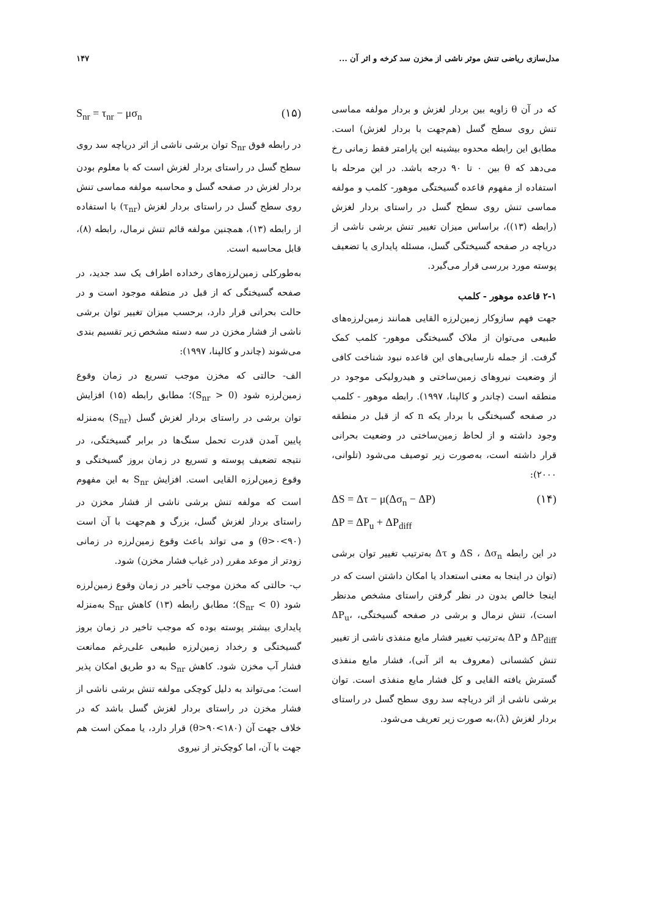مدل‌سازی ریاضی تنش موثر ناشی از مخزن سد کرخه و اثر آن ... ۱۴۷
که در آن θ زاویه بین بردار لغزش و بردار مولفه مماسی تنش روی سطح گسل (هم‌جهت با بردار لغزش) است. مطابق این رابطه محدوه بیشینه این پارامتر فقط زمانی رخ می‌دهد که θ بین ۰ تا ۹۰ درجه باشد. در این مرحله با استفاده از مفهوم قاعده گسیختگی موهور- کلمب و مولفه مماسی تنش روی سطح گسل در راستای بردار لغزش (رابطه (۱۳))، براساس میزان تغییر تنش برشی ناشی از دریاچه در صفحه گسیختگی گسل، مسئله پایداری یا تضعیف پوسته مورد بررسی قرار می‌گیرد.
۲-۱ قاعده موهور - کلمب
جهت فهم سازوکار زمین‌لرزه القایی همانند زمین‌لرزه‌های طبیعی می‌توان از ملاک گسیختگی موهور- کلمب کمک گرفت. از جمله نارسایی‌های این قاعده نبود شناخت کافی از وضعیت نیروهای زمین‌ساختی و هیدرولیکی موجود در منطقه است (چاندر و کالپنا، ۱۹۹۷). رابطه موهور - کلمب در صفحه گسیختگی با بردار یکه n که از قبل در منطقه وجود داشته و از لحاظ زمین‌ساختی در وضعیت بحرانی قرار داشته است، به‌صورت زیر توصیف می‌شود (تلوانی، ۲۰۰۰):
ΔS = Δτ − μ(Δσ<sub>n</sub> − ΔP)
ΔP = ΔP<sub>u</sub> + ΔP<sub>diff</sub> (۱۴)
در این رابطه ΔS ، Δσ<sub>n</sub> و Δτ به‌ترتیب تغییر توان برشی (توان در اینجا به معنی استعداد یا امکان داشتن است که در اینجا خالص بدون در نظر گرفتن راستای مشخص مدنظر است)، تنش نرمال و برشی در صفحه گسیختگی، ΔP<sub>u</sub>، ΔP<sub>diff</sub> و ΔP به‌ترتیب تغییر فشار مایع منفذی ناشی از تغییر تنش کشسانی (معروف به اثر آنی)، فشار مایع منفذی گسترش یافته القایی و کل فشار مایع منفذی است. توان برشی ناشی از اثر دریاچه سد روی سطح گسل در راستای بردار لغزش (λ)،به صورت زیر تعریف می‌شود.
S<sub>nr</sub> = τ<sub>nr</sub> − μσ<sub>n</sub> (۱۵)
در رابطه فوق S<sub>nr</sub> توان برشی ناشی از اثر دریاچه سد روی سطح گسل در راستای بردار لغزش است که با معلوم بودن بردار لغزش در صفحه گسل و محاسبه مولفه مماسی تنش روی سطح گسل در راستای بردار لغزش (τ<sub>nr</sub>) با استفاده از رابطه (۱۳)، همچنین مولفه قائم تنش نرمال، رابطه (۸)، قابل محاسبه است.
به‌طورکلی زمین‌لرزه‌های رخداده اطراف یک سد جدید، در صفحه گسیختگی که از قبل در منطقه موجود است و در حالت بحرانی قرار دارد، برحسب میزان تغییر توان برشی ناشی از فشار مخزن در سه دسته مشخص زیر تقسیم بندی می‌شوند (چاندر و کالپنا، ۱۹۹۷):
الف- حالتی که مخزن موجب تسریع در زمان وقوع زمین‌لرزه شود (S<sub>nr</sub> > 0)؛ مطابق رابطه (۱۵) افزایش توان برشی در راستای بردار لغزش گسل (S<sub>nr</sub>) به‌منزله پایین آمدن قدرت تحمل سنگ‌ها در برابر گسیختگی، در نتیجه تضعیف پوسته و تسریع در زمان بروز گسیختگی و وقوع زمین‌لرزه القایی است. افزایش S<sub>nr</sub> به این مفهوم است که مولفه تنش برشی ناشی از فشار مخزن در راستای بردار لغزش گسل، بزرگ و هم‌جهت با آن است (۹۰>θ>۰) و می تواند باعث وقوع زمین‌لرزه در زمانی زودتر از موعد مقرر (در غیاب فشار مخزن) شود.
ب- حالتی که مخزن موجب تأخیر در زمان وقوع زمین‌لرزه شود (S<sub>nr</sub> < 0)؛ مطابق رابطه (۱۳) کاهش S<sub>nr</sub> به‌منزله پایداری بیشتر پوسته بوده که موجب تاخیر در زمان بروز گسیختگی و رخداد زمین‌لرزه طبیعی علی‌رغم ممانعت فشار آب مخزن شود. کاهش S<sub>nr</sub> به دو طریق امکان پذیر است؛ می‌تواند به دلیل کوچکی مولفه تنش برشی ناشی از فشار مخزن در راستای بردار لغزش گسل باشد که در خلاف جهت آن (۱۸۰>θ>۹۰) قرار دارد، یا ممکن است هم جهت با آن، اما کوچک‌تر از نیروی